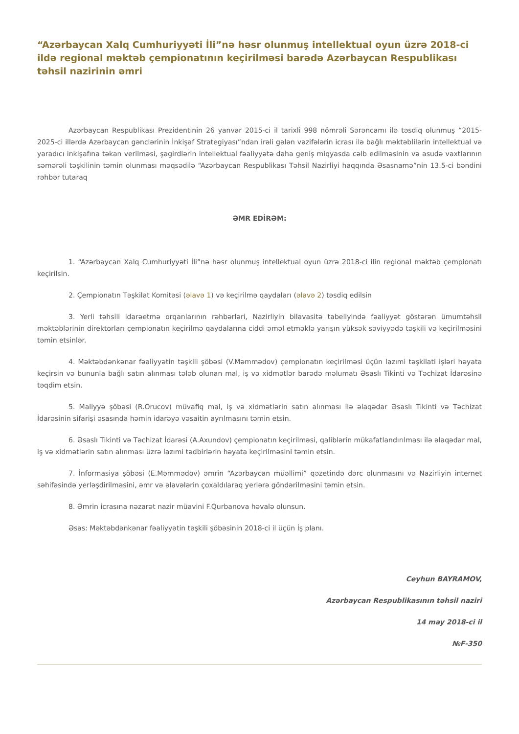“Azərbaycan Xalq Cumhuriyyəti İli”nə həsr olunmuş intellektual oyun üzrə 2018-ci ildə regional məktəb çempionatının keçirilməsi barədə Azərbaycan Respublikası təhsil nazirinin əmri
Azərbaycan Respublikası Prezidentinin 26 yanvar 2015-ci il tarixli 998 nömrəli Sərəncamı ilə təsdiq olunmuş “2015-2025-ci illərdə Azərbaycan gənclərinin İnkişaf Strategiyası”ndan irəli gələn vəzifələrin icrası ilə bağlı məktəblilərin intellektual və yaradıcı inkişafına təkan verilməsi, şagirdlərin intellektual fəaliyyətə daha geniş miqyasda cəlb edilməsinin və asudə vaxtlarının səmərəli təşkilinin təmin olunması məqsədilə “Azərbaycan Respublikası Təhsil Nazirliyi haqqında Əsasnamə”nin 13.5-ci bəndini rəhbər tutaraq
ƏMR EDİRƏM:
1. “Azərbaycan Xalq Cumhuriyyəti İli”nə həsr olunmuş intellektual oyun üzrə 2018-ci ilin regional məktəb çempionatı keçirilsin.
2. Çempionatın Təşkilat Komitəsi (əlavə 1) və keçirilmə qaydaları (əlavə 2) təsdiq edilsin
3. Yerli təhsili idarəetmə orqanlarının rəhbərləri, Nazirliyin bilavasitə tabeliyində fəaliyyət göstərən ümumtəhsil məktəblərinin direktorları çempionatın keçirilmə qaydalarına ciddi əməl etməklə yarışın yüksək səviyyədə təşkili və keçirilməsini təmin etsinlər.
4. Məktəbdənkənar fəaliyyətin təşkili şöbəsi (V.Məmmədov) çempionatın keçirilməsi üçün lazımi təşkilati işləri həyata keçirsin və bununla bağlı satın alınması tələb olunan mal, iş və xidmətlər barədə məlumatı Əsaslı Tikinti və Təchizat İdarəsinə təqdim etsin.
5. Maliyyə şöbəsi (R.Orucov) müvafiq mal, iş və xidmətlərin satın alınması ilə əlaqədar Əsaslı Tikinti və Təchizat İdarəsinin sifarişi əsasında həmin idarəyə vəsaitin ayrılmasını təmin etsin.
6. Əsaslı Tikinti və Təchizat İdarəsi (A.Axundov) çempionatın keçirilməsi, qaliblərin mükafatlandırılması ilə əlaqədar mal, iş və xidmətlərin satın alınması üzrə lazımi tədbirlərin həyata keçirilməsini təmin etsin.
7. İnformasiya şöbəsi (E.Məmmədov) əmrin “Azərbaycan müəllimi” qəzetində dərc olunmasını və Nazirliyin internet səhifəsində yerləşdirilməsini, əmr və əlavələrin çoxaldılaraq yerlərə göndərilməsini təmin etsin.
8. Əmrin icrasına nəzarət nazir müavini F.Qurbanova həvalə olunsun.
Əsas: Məktəbdənkənar fəaliyyətin təşkili şöbəsinin 2018-ci il üçün İş planı.
Ceyhun BAYRAMOV,
Azərbaycan Respublikasının təhsil naziri
14 may 2018-ci il
№F-350